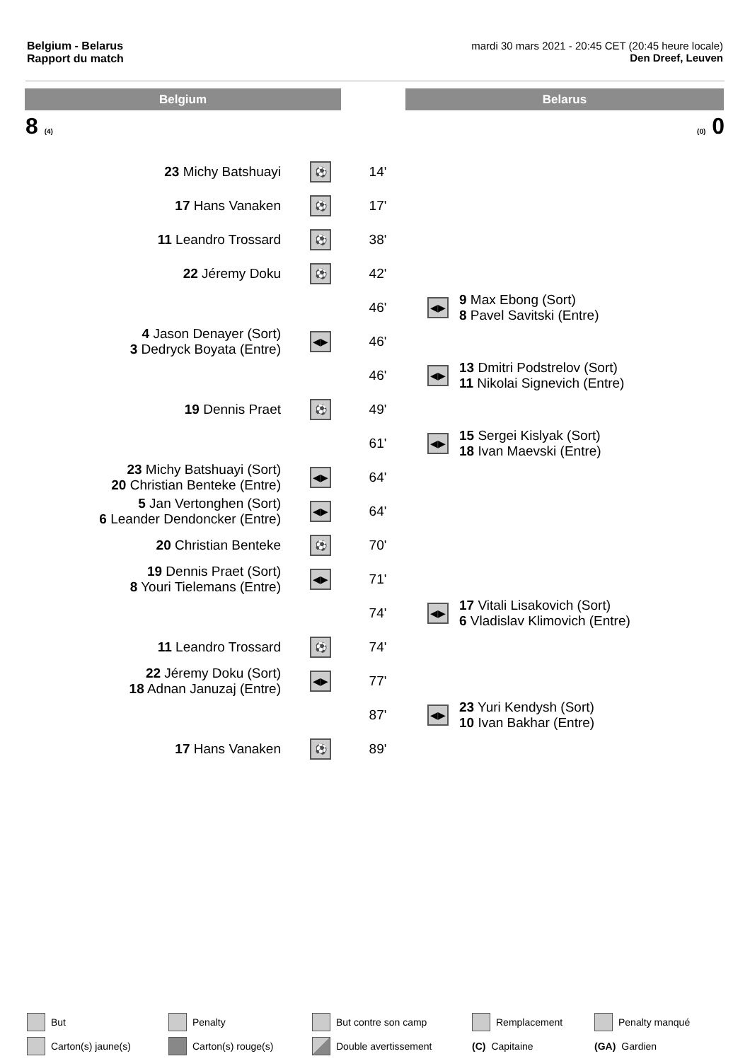Belgium - Belarus
Rapport du match
mardi 30 mars 2021 - 20:45 CET (20:45 heure locale)
Den Dreef, Leuven
Belgium Belarus
8 (4) (0) 0
| 23 Michy Batshuayi | ⚽ | 14' | | |
| 17 Hans Vanaken | ⚽ | 17' | | |
| 11 Leandro Trossard | ⚽ | 38' | | |
| 22 Jéremy Doku | ⚽ | 42' | | |
| | | 46' | ◀▶ | 9 Max Ebong (Sort) 8 Pavel Savitski (Entre) |
| 4 Jason Denayer (Sort) 3 Dedryck Boyata (Entre) | ◀▶ | 46' | | |
| | | 46' | ◀▶ | 13 Dmitri Podstrelov (Sort) 11 Nikolai Signevich (Entre) |
| 19 Dennis Praet | ⚽ | 49' | | |
| | | 61' | ◀▶ | 15 Sergei Kislyak (Sort) 18 Ivan Maevski (Entre) |
| 23 Michy Batshuayi (Sort) 20 Christian Benteke (Entre) | ◀▶ | 64' | | |
| 5 Jan Vertonghen (Sort) 6 Leander Dendoncker (Entre) | ◀▶ | 64' | | |
| 20 Christian Benteke | ⚽ | 70' | | |
| 19 Dennis Praet (Sort) 8 Youri Tielemans (Entre) | ◀▶ | 71' | | |
| | | 74' | ◀▶ | 17 Vitali Lisakovich (Sort) 6 Vladislav Klimovich (Entre) |
| 11 Leandro Trossard | ⚽ | 74' | | |
| 22 Jéremy Doku (Sort) 18 Adnan Januzaj (Entre) | ◀▶ | 77' | | |
| | | 87' | ◀▶ | 23 Yuri Kendysh (Sort) 10 Ivan Bakhar (Entre) |
| 17 Hans Vanaken | ⚽ | 89' | | |
But
Penalty
But contre son camp
Remplacement
Penalty manqué
Carton(s) jaune(s)
Carton(s) rouge(s)
Double avertissement
(C) Capitaine
(GA) Gardien